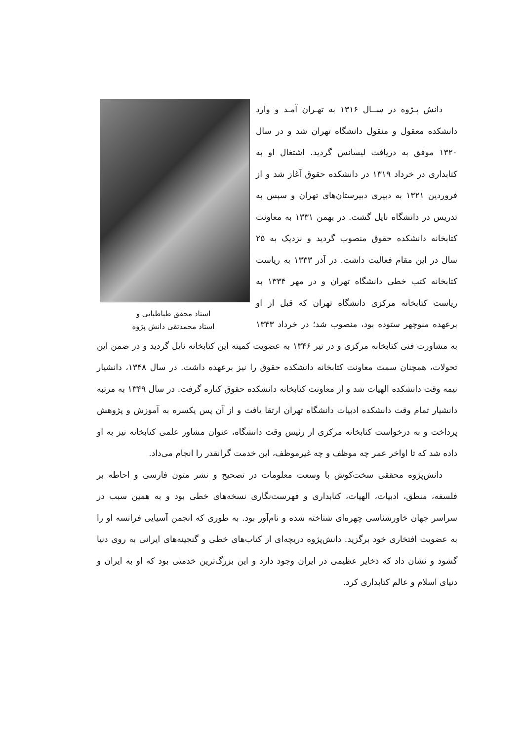استاد محقق طباطبایی و
استاد محمدتقی دانش پژوه
دانش پـژوه در ســال ۱۳۱۶ به تهـران آمـد و وارد دانشکده معقول و منقول دانشگاه تهران شد و در سال ۱۳۲۰ موفق به دریافت لیسانس گردید. اشتغال او به کتابداری در خرداد ۱۳۱۹ در دانشکده حقوق آغاز شد و از فروردین ۱۳۲۱ به دبیری دبیرستان‌های تهران و سپس به تدریس در دانشگاه نایل گشت. در بهمن ۱۳۳۱ به معاونت کتابخانه دانشکده حقوق منصوب گردید و نزدیک به ۲۵ سال در این مقام فعالیت داشت. در آذر ۱۳۳۳ به ریاست کتابخانه کتب خطی دانشگاه تهران و در مهر ۱۳۳۴ به ریاست کتابخانه مرکزی دانشگاه تهران که قبل از او برعهده منوچهر ستوده بود، منصوب شد؛ در خرداد ۱۳۴۳ به مشاورت فنی کتابخانه مرکزی و در تیر ۱۳۴۶ به عضویت کمیته این کتابخانه نایل گردید و در ضمن این تحولات، همچنان سمت معاونت کتابخانه دانشکده حقوق را نیز برعهده داشت. در سال ۱۳۴۸، دانشیار نیمه وقت دانشکده الهیات شد و از معاونت کتابخانه دانشکده حقوق کناره گرفت. در سال ۱۳۴۹ به مرتبه دانشیار تمام وقت دانشکده ادبیات دانشگاه تهران ارتقا یافت و از آن پس یکسره به آموزش و پژوهش پرداخت و به درخواست کتابخانه مرکزی از رئیس وقت دانشگاه، عنوان مشاور علمی کتابخانه نیز به او داده شد که تا اواخر عمر چه موظف و چه غیرموظف، این خدمت گرانقدر را انجام می‌داد.
دانش‌پژوه محققی سخت‌کوش با وسعت معلومات در تصحیح و نشر متون فارسی و احاطه بر فلسفه، منطق، ادبیات، الهیات، کتابداری و فهرست‌نگاری نسخه‌های خطی بود و به همین سبب در سراسر جهان خاورشناسی چهره‌ای شناخته شده و نام‌آور بود. به طوری که انجمن آسیایی فرانسه او را به عضویت افتخاری خود برگزید. دانش‌پژوه دریچه‌ای از کتاب‌های خطی و گنجینه‌های ایرانی به روی دنیا گشود و نشان داد که ذخایر عظیمی در ایران وجود دارد و این بزرگ‌ترین خدمتی بود که او به ایران و دنیای اسلام و عالم کتابداری کرد.